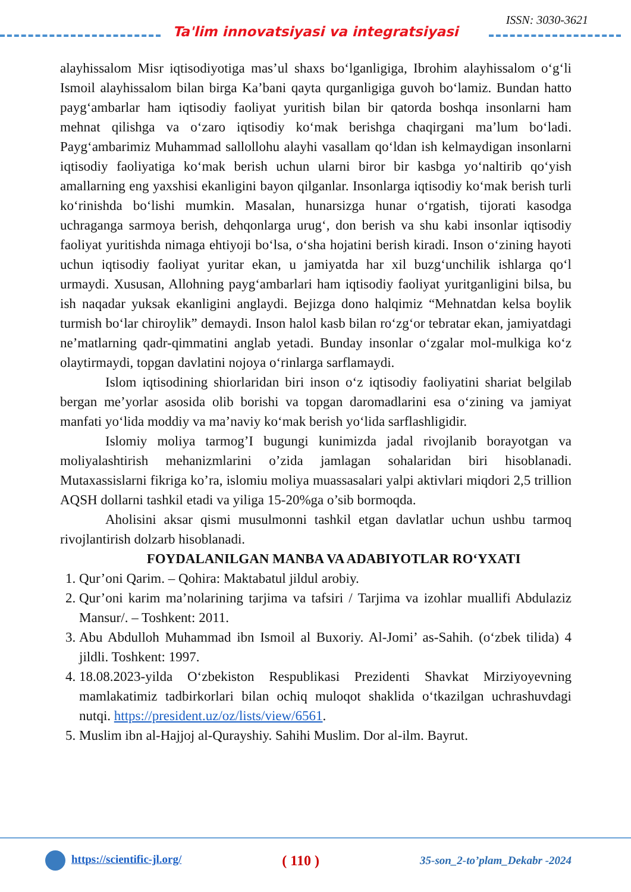ISSN: 3030-3621
Ta'lim innovatsiyasi va integratsiyasi
alayhissalom Misr iqtisodiyotiga mas’ul shaxs bo‘lganligiga, Ibrohim alayhissalom o‘g‘li Ismoil alayhissalom bilan birga Ka’bani qayta qurganligiga guvoh bo‘lamiz. Bundan hatto payg‘ambarlar ham iqtisodiy faoliyat yuritish bilan bir qatorda boshqa insonlarni ham mehnat qilishga va o‘zaro iqtisodiy ko‘mak berishga chaqirgani ma’lum bo‘ladi. Payg‘ambarimiz Muhammad sallollohu alayhi vasallam qo‘ldan ish kelmaydigan insonlarni iqtisodiy faoliyatiga ko‘mak berish uchun ularni biror bir kasbga yo‘naltirib qo‘yish amallarning eng yaxshisi ekanligini bayon qilganlar. Insonlarga iqtisodiy ko‘mak berish turli ko‘rinishda bo‘lishi mumkin. Masalan, hunarsizga hunar o‘rgatish, tijorati kasodga uchraganga sarmoya berish, dehqonlarga urug‘, don berish va shu kabi insonlar iqtisodiy faoliyat yuritishda nimaga ehtiyoji bo‘lsa, o‘sha hojatini berish kiradi. Inson o‘zining hayoti uchun iqtisodiy faoliyat yuritar ekan, u jamiyatda har xil buzg‘unchilik ishlarga qo‘l urmaydi. Xususan, Allohning payg‘ambarlari ham iqtisodiy faoliyat yuritganligini bilsa, bu ish naqadar yuksak ekanligini anglaydi. Bejizga dono halqimiz “Mehnatdan kelsa boylik turmish bo‘lar chiroylik” demaydi. Inson halol kasb bilan ro‘zg‘or tebratar ekan, jamiyatdagi ne’matlarning qadr-qimmatini anglab yetadi. Bunday insonlar o‘zgalar mol-mulkiga ko‘z olaytirmaydi, topgan davlatini nojoya o‘rinlarga sarflamaydi.
Islom iqtisodining shiorlaridan biri inson o‘z iqtisodiy faoliyatini shariat belgilab bergan me’yorlar asosida olib borishi va topgan daromadlarini esa o‘zining va jamiyat manfati yo‘lida moddiy va ma’naviy ko‘mak berish yo‘lida sarflashligidir.
Islomiy moliya tarmog’I bugungi kunimizda jadal rivojlanib borayotgan va moliyalashtirish mehanizmlarini o’zida jamlagan sohalaridan biri hisoblanadi. Mutaxassislarni fikriga ko’ra, islomiu moliya muassasalari yalpi aktivlari miqdori 2,5 trillion AQSH dollarni tashkil etadi va yiliga 15-20%ga o’sib bormoqda.
Aholisini aksar qismi musulmonni tashkil etgan davlatlar uchun ushbu tarmoq rivojlantirish dolzarb hisoblanadi.
FOYDALANILGAN MANBA VA ADABIYOTLAR RO‘YXATI
1. Qur’oni Qarim. – Qohira: Maktabatul jildul arobiy.
2. Qur’oni karim ma’nolarining tarjima va tafsiri / Tarjima va izohlar muallifi Abdulaziz Mansur/. – Toshkent: 2011.
3. Abu Abdulloh Muhammad ibn Ismoil al Buxoriy. Al-Jomi’ as-Sahih. (o‘zbek tilida) 4 jildli. Toshkent: 1997.
4. 18.08.2023-yilda O‘zbekiston Respublikasi Prezidenti Shavkat Mirziyoyevning mamlakatimiz tadbirkorlari bilan ochiq muloqot shaklida o‘tkazilgan uchrashuvdagi nutqi. https://president.uz/oz/lists/view/6561.
5. Muslim ibn al-Hajjoj al-Qurayshiy. Sahihi Muslim. Dor al-ilm. Bayrut.
https://scientific-jl.org/ ( 110 ) 35-son_2-to’plam_Dekabr -2024